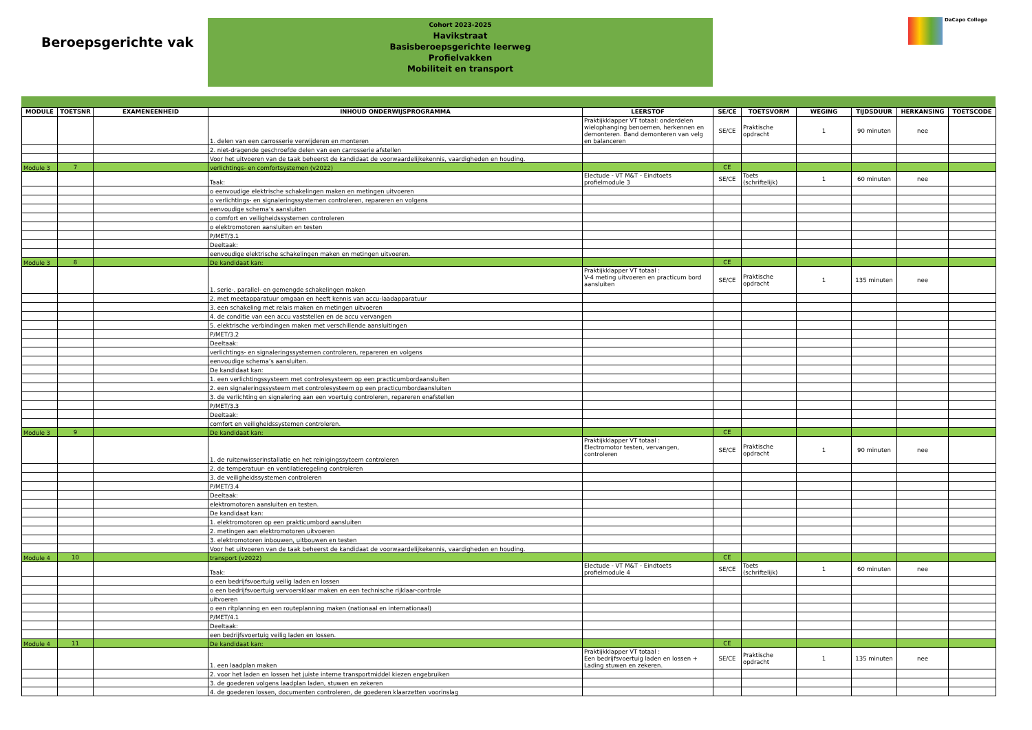Beroepsgerichte vak
Cohort 2023-2025
Havikstraat
Basisberoepsgerichte leerweg
Profielvakken
Mobiliteit en transport
DaCapo College
| MODULE | TOETSNR | EXAMENEENHEID | INHOUD ONDERWIJSPROGRAMMA | LEERSTOF | SE/CE | TOETSVORM | WEGING | TIJDSDUUR | HERKANSING | TOETSCODE |
| --- | --- | --- | --- | --- | --- | --- | --- | --- | --- | --- |
| | | | 1. delen van een carrosserie verwijderen en monteren | Praktijkklapper VT totaal: onderdelen wielophanging benoemen, herkennen en demonteren. Band demonteren van velg en balanceren | SE/CE | Praktische opdracht | 1 | 90 minuten | nee | |
| | | | 2. niet-dragende geschroefde delen van een carrosserie afstellen | | | | | | | |
| | | | Voor het uitvoeren van de taak beheerst de kandidaat de voorwaardelijkekennis, vaardigheden en houding. | | | | | | | |
| Module 3 | 7 | | verlichtings- en comfortsystemen (v2022) | | CE | | | | | |
| | | | Taak: | Electude - VT M&T - Eindtoets profielmodule 3 | SE/CE | Toets (schriftelijk) | 1 | 60 minuten | nee | |
| | | | o eenvoudige elektrische schakelingen maken en metingen uitvoeren | | | | | | | |
| | | | o verlichtings- en signaleringssystemen controleren, repareren en volgens | | | | | | | |
| | | | eenvoudige schema’s aansluiten | | | | | | | |
| | | | o comfort en veiligheidssystemen controleren | | | | | | | |
| | | | o elektromotoren aansluiten en testen | | | | | | | |
| | | | P/MET/3.1 | | | | | | | |
| | | | Deeltaak: | | | | | | | |
| | | | eenvoudige elektrische schakelingen maken en metingen uitvoeren. | | | | | | | |
| Module 3 | 8 | | De kandidaat kan: | | CE | | | | | |
| | | | 1. serie-, parallel- en gemengde schakelingen maken | Praktijkklapper VT totaal : V-4 meting uitvoeren en practicum bord aansluiten | SE/CE | Praktische opdracht | 1 | 135 minuten | nee | |
| | | | 2. met meetapparatuur omgaan en heeft kennis van accu-laadapparatuur | | | | | | | |
| | | | 3. een schakeling met relais maken en metingen uitvoeren | | | | | | | |
| | | | 4. de conditie van een accu vaststellen en de accu vervangen | | | | | | | |
| | | | 5. elektrische verbindingen maken met verschillende aansluitingen | | | | | | | |
| | | | P/MET/3.2 | | | | | | | |
| | | | Deeltaak: | | | | | | | |
| | | | verlichtings- en signaleringssystemen controleren, repareren en volgens | | | | | | | |
| | | | eenvoudige schema’s aansluiten. | | | | | | | |
| | | | De kandidaat kan: | | | | | | | |
| | | | 1. een verlichtingssysteem met controlesysteem op een practicumbordaansluiten | | | | | | | |
| | | | 2. een signaleringssysteem met controlesysteem op een practicumbordaansluiten | | | | | | | |
| | | | 3. de verlichting en signalering aan een voertuig controleren, repareren enafstellen | | | | | | | |
| | | | P/MET/3.3 | | | | | | | |
| | | | Deeltaak: | | | | | | | |
| | | | comfort en veiligheidssystemen controleren. | | | | | | | |
| Module 3 | 9 | | De kandidaat kan: | | CE | | | | | |
| | | | 1. de ruitenwisserinstallatie en het reinigingssyteem controleren | Praktijkklapper VT totaal : Electromotor testen, vervangen, controleren | SE/CE | Praktische opdracht | 1 | 90 minuten | nee | |
| | | | 2. de temperatuur- en ventilatieregeling controleren | | | | | | | |
| | | | 3. de veiligheidssystemen controleren | | | | | | | |
| | | | P/MET/3.4 | | | | | | | |
| | | | Deeltaak: | | | | | | | |
| | | | elektromotoren aansluiten en testen. | | | | | | | |
| | | | De kandidaat kan: | | | | | | | |
| | | | 1. elektromotoren op een prakticumbord aansluiten | | | | | | | |
| | | | 2. metingen aan elektromotoren uitvoeren | | | | | | | |
| | | | 3. elektromotoren inbouwen, uitbouwen en testen | | | | | | | |
| | | | Voor het uitvoeren van de taak beheerst de kandidaat de voorwaardelijkekennis, vaardigheden en houding. | | | | | | | |
| Module 4 | 10 | | transport (v2022) | | CE | | | | | |
| | | | Taak: | Electude - VT M&T - Eindtoets profielmodule 4 | SE/CE | Toets (schriftelijk) | 1 | 60 minuten | nee | |
| | | | o een bedrijfsvoertuig veilig laden en lossen | | | | | | | |
| | | | o een bedrijfsvoertuig vervoersklaar maken en een technische rijklaar-controle | | | | | | | |
| | | | uitvoeren | | | | | | | |
| | | | o een ritplanning en een routeplanning maken (nationaal en internationaal) | | | | | | | |
| | | | P/MET/4.1 | | | | | | | |
| | | | Deeltaak: | | | | | | | |
| | | | een bedrijfsvoertuig veilig laden en lossen. | | | | | | | |
| Module 4 | 11 | | De kandidaat kan: | | CE | | | | | |
| | | | 1. een laadplan maken | Praktijkklapper VT totaal : Een bedrijfsvoertuig laden en lossen + Lading stuwen en zekeren. | SE/CE | Praktische opdracht | 1 | 135 minuten | nee | |
| | | | 2. voor het laden en lossen het juiste interne transportmiddel kiezen engebruiken | | | | | | | |
| | | | 3. de goederen volgens laadplan laden, stuwen en zekeren | | | | | | | |
| | | | 4. de goederen lossen, documenten controleren, de goederen klaarzetten voorinslag | | | | | | | |